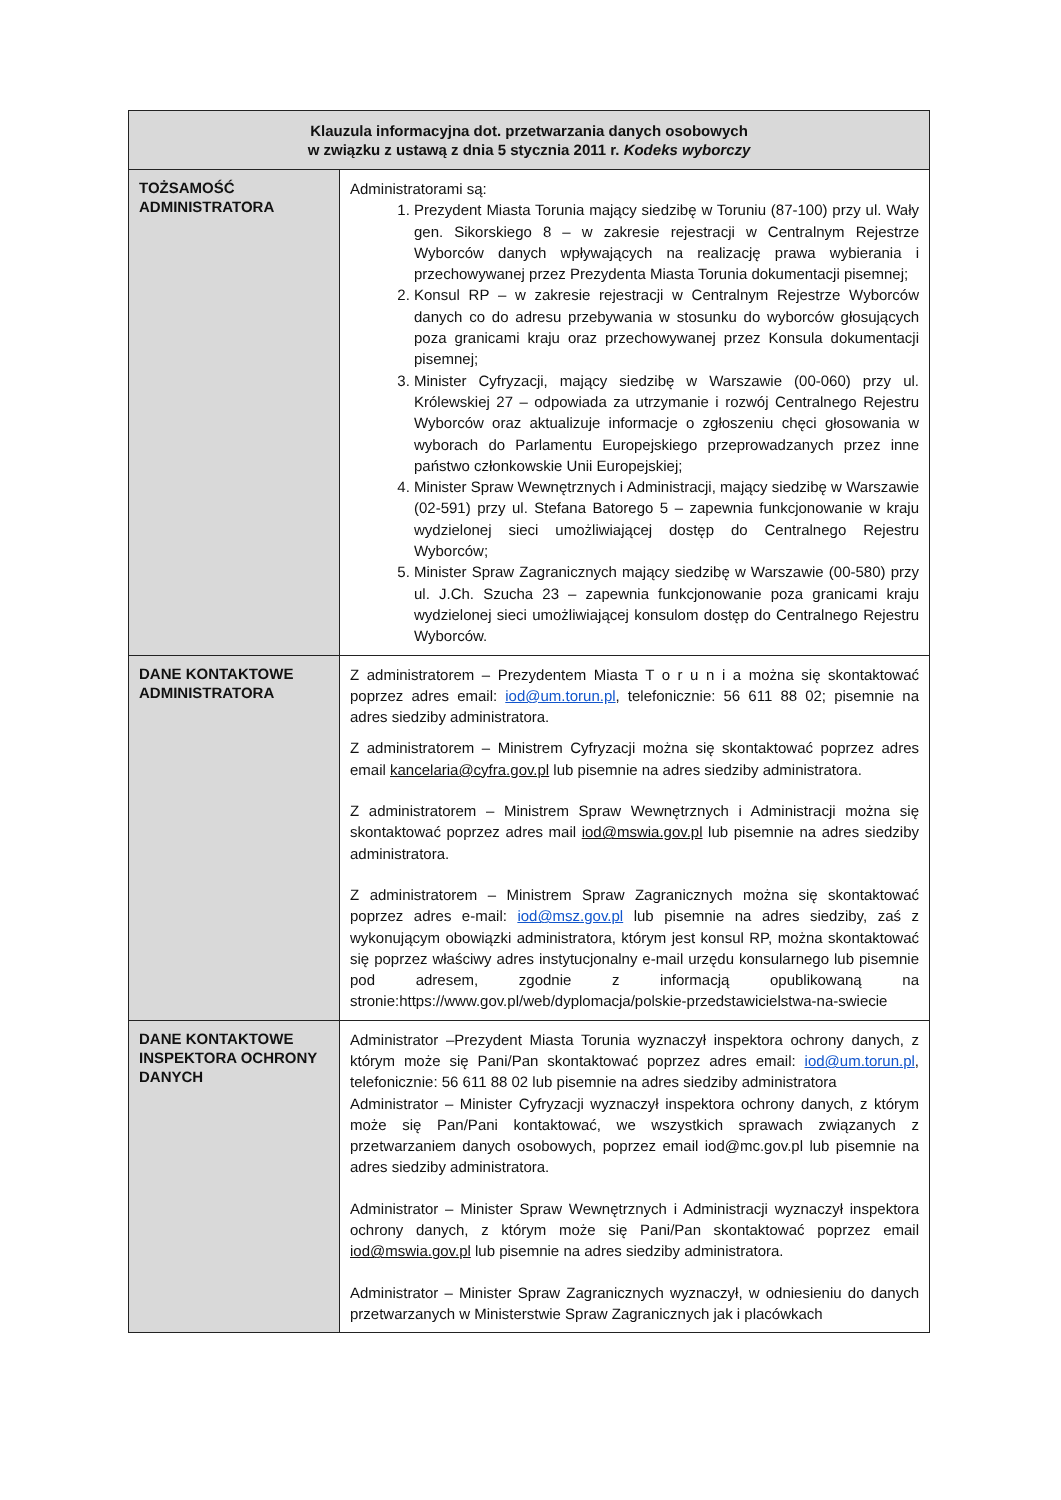| Klauzula informacyjna dot. przetwarzania danych osobowych w związku z ustawą z dnia 5 stycznia 2011 r. Kodeks wyborczy | |
| --- | --- |
| TOŻSAMOŚĆ ADMINISTRATORA | Administratorami są: 1. Prezydent Miasta Torunia mający siedzibę w Toruniu (87-100) przy ul. Wały gen. Sikorskiego 8 – w zakresie rejestracji w Centralnym Rejestrze Wyborców danych wpływających na realizację prawa wybierania i przechowywanej przez Prezydenta Miasta Torunia dokumentacji pisemnej; 2. Konsul RP – w zakresie rejestracji w Centralnym Rejestrze Wyborców danych co do adresu przebywania w stosunku do wyborców głosujących poza granicami kraju oraz przechowywanej przez Konsula dokumentacji pisemnej; 3. Minister Cyfryzacji, mający siedzibę w Warszawie (00-060) przy ul. Królewskiej 27 – odpowiada za utrzymanie i rozwój Centralnego Rejestru Wyborców oraz aktualizuje informacje o zgłoszeniu chęci głosowania w wyborach do Parlamentu Europejskiego przeprowadzanych przez inne państwo członkowskie Unii Europejskiej; 4. Minister Spraw Wewnętrznych i Administracji, mający siedzibę w Warszawie (02-591) przy ul. Stefana Batorego 5 – zapewnia funkcjonowanie w kraju wydzielonej sieci umożliwiającej dostęp do Centralnego Rejestru Wyborców; 5. Minister Spraw Zagranicznych mający siedzibę w Warszawie (00-580) przy ul. J.Ch. Szucha 23 – zapewnia funkcjonowanie poza granicami kraju wydzielonej sieci umożliwiającej konsulom dostęp do Centralnego Rejestru Wyborców. |
| DANE KONTAKTOWE ADMINISTRATORA | Z administratorem – Prezydentem Miasta T o r u n i a można się skontaktować poprzez adres email: iod@um.torun.pl , telefonicznie: 56 611 88 02; pisemnie na adres siedziby administratora. Z administratorem – Ministrem Cyfryzacji można się skontaktować poprzez adres email kancelaria@cyfra.gov.pl lub pisemnie na adres siedziby administratora. Z administratorem – Ministrem Spraw Wewnętrznych i Administracji można się skontaktować poprzez adres mail iod@mswia.gov.pl lub pisemnie na adres siedziby administratora. Z administratorem – Ministrem Spraw Zagranicznych można się skontaktować poprzez adres e-mail: iod@msz.gov.pl lub pisemnie na adres siedziby, zaś z wykonującym obowiązki administratora, którym jest konsul RP, można skontaktować się poprzez właściwy adres instytucjonalny e-mail urzędu konsularnego lub pisemnie pod adresem, zgodnie z informacją opublikowaną na stronie:https://www.gov.pl/web/dyplomacja/polskie-przedstawicielstwa-na-swiecie |
| DANE KONTAKTOWE INSPEKTORA OCHRONY DANYCH | Administrator –Prezydent Miasta Torunia wyznaczył inspektora ochrony danych, z którym może się Pani/Pan skontaktować poprzez adres email: iod@um.torun.pl , telefonicznie: 56 611 88 02 lub pisemnie na adres siedziby administratora Administrator – Minister Cyfryzacji wyznaczył inspektora ochrony danych, z którym może się Pan/Pani kontaktować, we wszystkich sprawach związanych z przetwarzaniem danych osobowych, poprzez email iod@mc.gov.pl lub pisemnie na adres siedziby administratora. Administrator – Minister Spraw Wewnętrznych i Administracji wyznaczył inspektora ochrony danych, z którym może się Pani/Pan skontaktować poprzez email iod@mswia.gov.pl lub pisemnie na adres siedziby administratora. Administrator – Minister Spraw Zagranicznych wyznaczył, w odniesieniu do danych przetwarzanych w Ministerstwie Spraw Zagranicznych jak i placówkach |